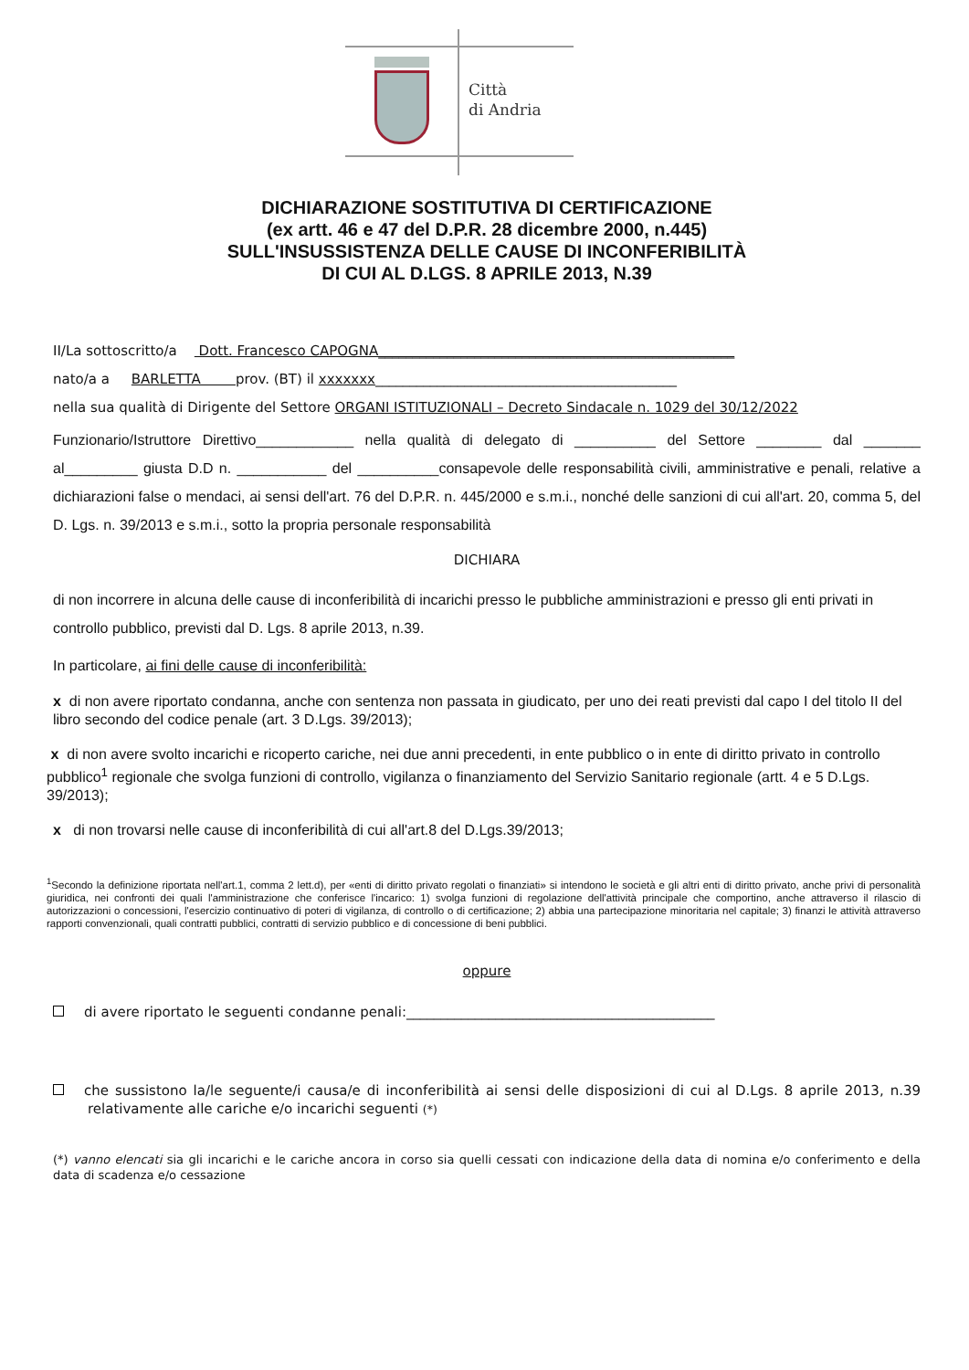Città
di Andria
DICHIARAZIONE SOSTITUTIVA DI CERTIFICAZIONE
(ex artt. 46 e 47 del D.P.R. 28 dicembre 2000, n.445)
SULL'INSUSSISTENZA DELLE CAUSE DI INCONFERIBILITÀ
DI CUI AL D.LGS. 8 APRILE 2013, N.39
II/La sottoscritto/a Dott. Francesco CAPOGNA____________________________________________________
nato/a a BARLETTA prov. (BT) il xxxxxxx____________________________________________
nella sua qualità di Dirigente del Settore ORGANI ISTITUZIONALI – Decreto Sindacale n. 1029 del 30/12/2022
Funzionario/Istruttore Direttivo____________ nella qualità di delegato di __________ del Settore ________ dal _______ al_________ giusta D.D n. ___________ del __________consapevole delle responsabilità civili, amministrative e penali, relative a dichiarazioni false o mendaci, ai sensi dell'art. 76 del D.P.R. n. 445/2000 e s.m.i., nonché delle sanzioni di cui all'art. 20, comma 5, del D. Lgs. n. 39/2013 e s.m.i., sotto la propria personale responsabilità
DICHIARA
di non incorrere in alcuna delle cause di inconferibilità di incarichi presso le pubbliche amministrazioni e presso gli enti privati in controllo pubblico, previsti dal D. Lgs. 8 aprile 2013, n.39.
In particolare, ai fini delle cause di inconferibilità:
x di non avere riportato condanna, anche con sentenza non passata in giudicato, per uno dei reati previsti dal capo I del titolo II del libro secondo del codice penale (art. 3 D.Lgs. 39/2013);
x di non avere svolto incarichi e ricoperto cariche, nei due anni precedenti, in ente pubblico o in ente di diritto privato in controllo pubblico<sup>1</sup> regionale che svolga funzioni di controllo, vigilanza o finanziamento del Servizio Sanitario regionale (artt. 4 e 5 D.Lgs. 39/2013);
x di non trovarsi nelle cause di inconferibilità di cui all'art.8 del D.Lgs.39/2013;
<sup>1</sup> Secondo la definizione riportata nell'art.1, comma 2 lett.d), per «enti di diritto privato regolati o finanziati» si intendono le società e gli altri enti di diritto privato, anche privi di personalità giuridica, nei confronti dei quali l'amministrazione che conferisce l'incarico: 1) svolga funzioni di regolazione dell'attività principale che comportino, anche attraverso il rilascio di autorizzazioni o concessioni, l'esercizio continuativo di poteri di vigilanza, di controllo o di certificazione; 2) abbia una partecipazione minoritaria nel capitale; 3) finanzi le attività attraverso rapporti convenzionali, quali contratti pubblici, contratti di servizio pubblico e di concessione di beni pubblici.
oppure
di avere riportato le seguenti condanne penali:_____________________________________________
che sussistono la/le seguente/i causa/e di inconferibilità ai sensi delle disposizioni di cui al D.Lgs. 8 aprile 2013, n.39 relativamente alle cariche e/o incarichi seguenti (*)
(*) vanno elencati sia gli incarichi e le cariche ancora in corso sia quelli cessati con indicazione della data di nomina e/o conferimento e della data di scadenza e/o cessazione